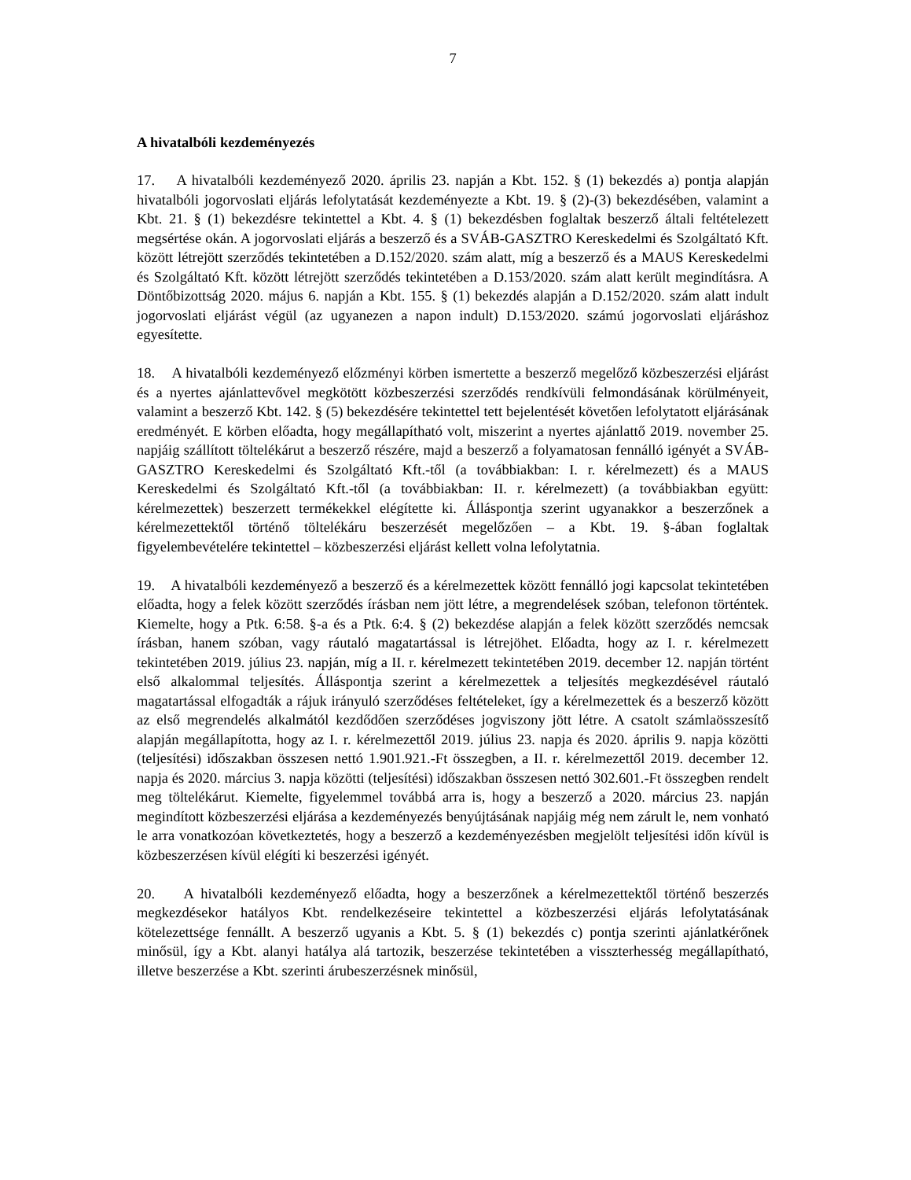7
A hivatalbóli kezdeményezés
17. A hivatalbóli kezdeményező 2020. április 23. napján a Kbt. 152. § (1) bekezdés a) pontja alapján hivatalbóli jogorvoslati eljárás lefolytatását kezdeményezte a Kbt. 19. § (2)-(3) bekezdésében, valamint a Kbt. 21. § (1) bekezdésre tekintettel a Kbt. 4. § (1) bekezdésben foglaltak beszerző általi feltételezett megsértése okán. A jogorvoslati eljárás a beszerző és a SVÁB-GASZTRO Kereskedelmi és Szolgáltató Kft. között létrejött szerződés tekintetében a D.152/2020. szám alatt, míg a beszerző és a MAUS Kereskedelmi és Szolgáltató Kft. között létrejött szerződés tekintetében a D.153/2020. szám alatt került megindításra. A Döntőbizottság 2020. május 6. napján a Kbt. 155. § (1) bekezdés alapján a D.152/2020. szám alatt indult jogorvoslati eljárást végül (az ugyanezen a napon indult) D.153/2020. számú jogorvoslati eljáráshoz egyesítette.
18. A hivatalbóli kezdeményező előzményi körben ismertette a beszerző megelőző közbeszerzési eljárást és a nyertes ajánlattevővel megkötött közbeszerzési szerződés rendkívüli felmondásának körülményeit, valamint a beszerző Kbt. 142. § (5) bekezdésére tekintettel tett bejelentését követően lefolytatott eljárásának eredményét. E körben előadta, hogy megállapítható volt, miszerint a nyertes ajánlattő 2019. november 25. napjáig szállított töltelékárut a beszerző részére, majd a beszerző a folyamatosan fennálló igényét a SVÁB-GASZTRO Kereskedelmi és Szolgáltató Kft.-től (a továbbiakban: I. r. kérelmezett) és a MAUS Kereskedelmi és Szolgáltató Kft.-től (a továbbiakban: II. r. kérelmezett) (a továbbiakban együtt: kérelmezettek) beszerzett termékekkel elégítette ki. Álláspontja szerint ugyanakkor a beszerzőnek a kérelmezettektől történő töltelékáru beszerzését megelőzően – a Kbt. 19. §-ában foglaltak figyelembevételére tekintettel – közbeszerzési eljárást kellett volna lefolytatnia.
19. A hivatalbóli kezdeményező a beszerző és a kérelmezettek között fennálló jogi kapcsolat tekintetében előadta, hogy a felek között szerződés írásban nem jött létre, a megrendelések szóban, telefonon történtek. Kiemelte, hogy a Ptk. 6:58. §-a és a Ptk. 6:4. § (2) bekezdése alapján a felek között szerződés nemcsak írásban, hanem szóban, vagy ráutaló magatartással is létrejöhet. Előadta, hogy az I. r. kérelmezett tekintetében 2019. július 23. napján, míg a II. r. kérelmezett tekintetében 2019. december 12. napján történt első alkalommal teljesítés. Álláspontja szerint a kérelmezettek a teljesítés megkezdésével ráutaló magatartással elfogadták a rájuk irányuló szerződéses feltételeket, így a kérelmezettek és a beszerző között az első megrendelés alkalmától kezdődően szerződéses jogviszony jött létre. A csatolt számlaösszesítő alapján megállapította, hogy az I. r. kérelmezettől 2019. július 23. napja és 2020. április 9. napja közötti (teljesítési) időszakban összesen nettó 1.901.921.-Ft összegben, a II. r. kérelmezettől 2019. december 12. napja és 2020. március 3. napja közötti (teljesítési) időszakban összesen nettó 302.601.-Ft összegben rendelt meg töltelékárut. Kiemelte, figyelemmel továbbá arra is, hogy a beszerző a 2020. március 23. napján megindított közbeszerzési eljárása a kezdeményezés benyújtásának napjáig még nem zárult le, nem vonható le arra vonatkozóan következtetés, hogy a beszerző a kezdeményezésben megjelölt teljesítési időn kívül is közbeszerzésen kívül elégíti ki beszerzési igényét.
20. A hivatalbóli kezdeményező előadta, hogy a beszerzőnek a kérelmezettektől történő beszerzés megkezdésekor hatályos Kbt. rendelkezéseire tekintettel a közbeszerzési eljárás lefolytatásának kötelezettsége fennállt. A beszerző ugyanis a Kbt. 5. § (1) bekezdés c) pontja szerinti ajánlatkérőnek minősül, így a Kbt. alanyi hatálya alá tartozik, beszerzése tekintetében a visszterhesség megállapítható, illetve beszerzése a Kbt. szerinti árubeszerzésnek minősül,